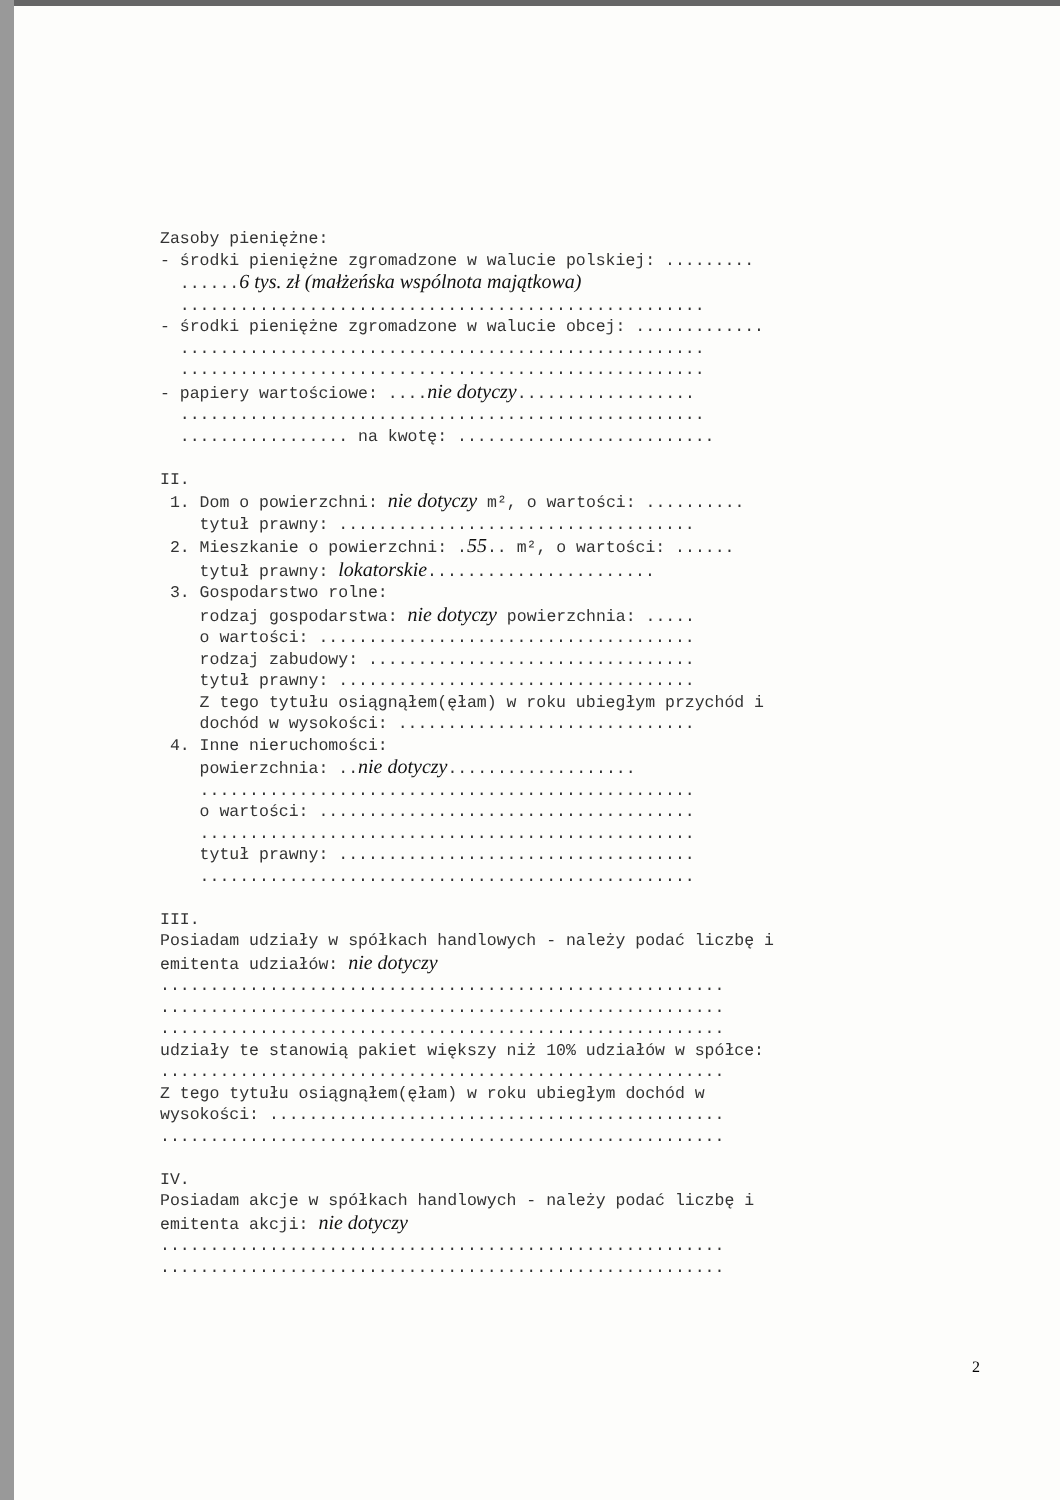Zasoby pieniężne: - środki pieniężne zgromadzone w walucie polskiej: ......... ......6 tys. zł (małżeńska wspólnota majątkowa) ..................................................... - środki pieniężne zgromadzone w walucie obcej: ............. ..................................................... ..................................................... - papiery wartościowe: ....nie dotyczy.................. ..................................................... ................. na kwotę: .......................... II. 1. Dom o powierzchni: nie dotyczy m², o wartości: .......... tytuł prawny: .................................... 2. Mieszkanie o powierzchni: .55.. m², o wartości: ...... tytuł prawny: lokatorskie....................... 3. Gospodarstwo rolne: rodzaj gospodarstwa: nie dotyczy powierzchnia: ..... o wartości: ...................................... rodzaj zabudowy: ................................. tytuł prawny: .................................... Z tego tytułu osiągnąłem(ęłam) w roku ubiegłym przychód i dochód w wysokości: .............................. 4. Inne nieruchomości: powierzchnia: ..nie dotyczy................... .................................................. o wartości: ...................................... .................................................. tytuł prawny: .................................... .................................................. III. Posiadam udziały w spółkach handlowych - należy podać liczbę i emitenta udziałów: nie dotyczy ......................................................... ......................................................... ......................................................... udziały te stanowią pakiet większy niż 10% udziałów w spółce: ......................................................... Z tego tytułu osiągnąłem(ęłam) w roku ubiegłym dochód w wysokości: .............................................. ......................................................... IV. Posiadam akcje w spółkach handlowych - należy podać liczbę i emitenta akcji: nie dotyczy ......................................................... .........................................................
2